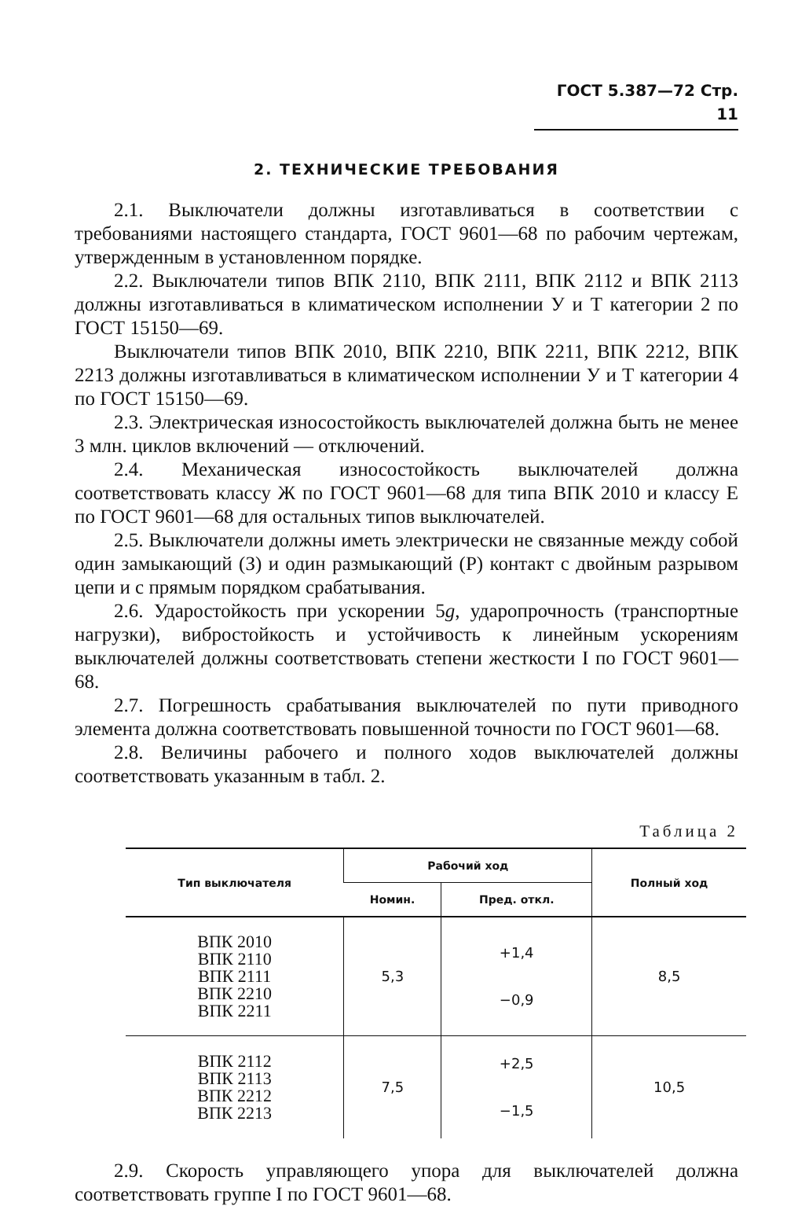ГОСТ 5.387—72 Стр. 11
2. ТЕХНИЧЕСКИЕ ТРЕБОВАНИЯ
2.1. Выключатели должны изготавливаться в соответствии с требованиями настоящего стандарта, ГОСТ 9601—68 по рабочим чертежам, утвержденным в установленном порядке.
2.2. Выключатели типов ВПК 2110, ВПК 2111, ВПК 2112 и ВПК 2113 должны изготавливаться в климатическом исполнении У и Т категории 2 по ГОСТ 15150—69.
Выключатели типов ВПК 2010, ВПК 2210, ВПК 2211, ВПК 2212, ВПК 2213 должны изготавливаться в климатическом исполнении У и Т категории 4 по ГОСТ 15150—69.
2.3. Электрическая износостойкость выключателей должна быть не менее 3 млн. циклов включений — отключений.
2.4. Механическая износостойкость выключателей должна соответствовать классу Ж по ГОСТ 9601—68 для типа ВПК 2010 и классу Е по ГОСТ 9601—68 для остальных типов выключателей.
2.5. Выключатели должны иметь электрически не связанные между собой один замыкающий (З) и один размыкающий (Р) контакт с двойным разрывом цепи и с прямым порядком срабатывания.
2.6. Ударостойкость при ускорении 5g, ударопрочность (транспортные нагрузки), вибростойкость и устойчивость к линейным ускорениям выключателей должны соответствовать степени жесткости I по ГОСТ 9601—68.
2.7. Погрешность срабатывания выключателей по пути приводного элемента должна соответствовать повышенной точности по ГОСТ 9601—68.
2.8. Величины рабочего и полного ходов выключателей должны соответствовать указанным в табл. 2.
Таблица 2
| Тип выключателя | Рабочий ход | | Полный ход |
| --- | --- | --- | --- |
| | Номин. | Пред. откл. | |
| ВПК 2010 ВПК 2110 ВПК 2111 ВПК 2210 ВПК 2211 | 5,3 | +1,4 −0,9 | 8,5 |
| ВПК 2112 ВПК 2113 ВПК 2212 ВПК 2213 | 7,5 | +2,5 −1,5 | 10,5 |
2.9. Скорость управляющего упора для выключателей должна соответствовать группе I по ГОСТ 9601—68.